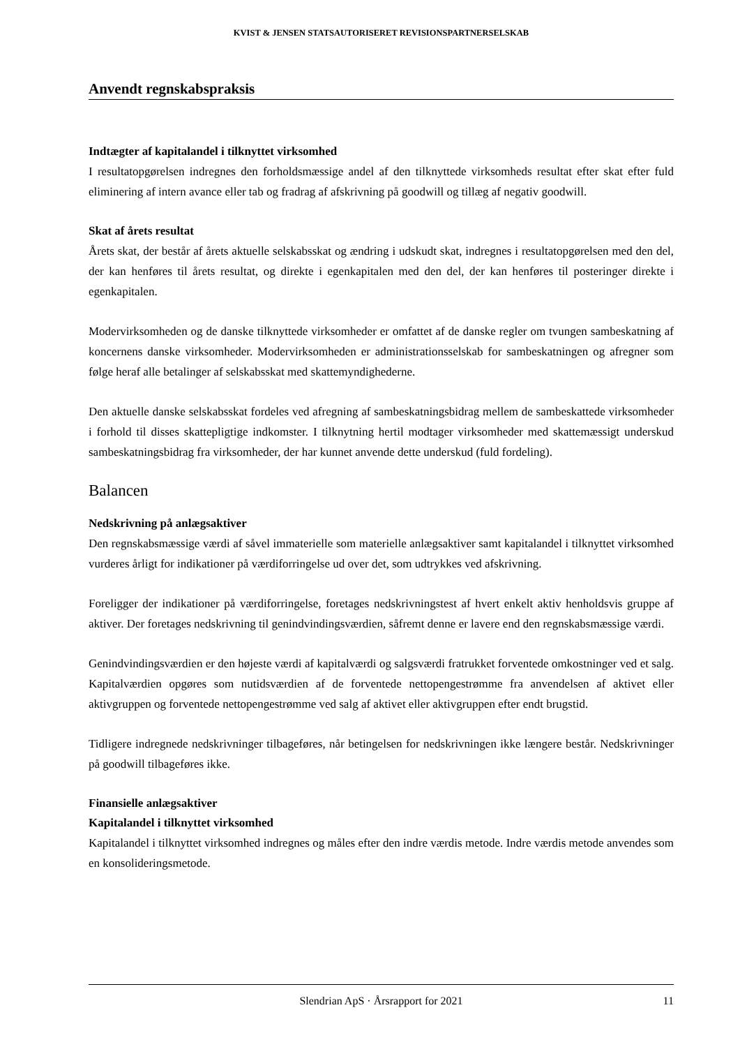KVIST & JENSEN STATSAUTORISERET REVISIONSPARTNERSELSKAB
Anvendt regnskabspraksis
Indtægter af kapitalandel i tilknyttet virksomhed
I resultatopgørelsen indregnes den forholdsmæssige andel af den tilknyttede virksomheds resultat efter skat efter fuld eliminering af intern avance eller tab og fradrag af afskrivning på goodwill og tillæg af negativ goodwill.
Skat af årets resultat
Årets skat, der består af årets aktuelle selskabsskat og ændring i udskudt skat, indregnes i resultatopgørelsen med den del, der kan henføres til årets resultat, og direkte i egenkapitalen med den del, der kan henføres til posteringer direkte i egenkapitalen.
Modervirksomheden og de danske tilknyttede virksomheder er omfattet af de danske regler om tvungen sambeskatning af koncernens danske virksomheder. Modervirksomheden er administrationsselskab for sambeskatningen og afregner som følge heraf alle betalinger af selskabsskat med skattemyndighederne.
Den aktuelle danske selskabsskat fordeles ved afregning af sambeskatningsbidrag mellem de sambeskattede virksomheder i forhold til disses skattepligtige indkomster. I tilknytning hertil modtager virksomheder med skattemæssigt underskud sambeskatningsbidrag fra virksomheder, der har kunnet anvende dette underskud (fuld fordeling).
Balancen
Nedskrivning på anlægsaktiver
Den regnskabsmæssige værdi af såvel immaterielle som materielle anlægsaktiver samt kapitalandel i tilknyttet virksomhed vurderes årligt for indikationer på værdiforringelse ud over det, som udtrykkes ved afskrivning.
Foreligger der indikationer på værdiforringelse, foretages nedskrivningstest af hvert enkelt aktiv henholdsvis gruppe af aktiver. Der foretages nedskrivning til genindvindingsværdien, såfremt denne er lavere end den regnskabsmæssige værdi.
Genindvindingsværdien er den højeste værdi af kapitalværdi og salgsværdi fratrukket forventede omkostninger ved et salg. Kapitalværdien opgøres som nutidsværdien af de forventede nettopengestrømme fra anvendelsen af aktivet eller aktivgruppen og forventede nettopengestrømme ved salg af aktivet eller aktivgruppen efter endt brugstid.
Tidligere indregnede nedskrivninger tilbageføres, når betingelsen for nedskrivningen ikke længere består. Nedskrivninger på goodwill tilbageføres ikke.
Finansielle anlægsaktiver
Kapitalandel i tilknyttet virksomhed
Kapitalandel i tilknyttet virksomhed indregnes og måles efter den indre værdis metode. Indre værdis metode anvendes som en konsolideringsmetode.
Slendrian ApS · Årsrapport for 2021 11